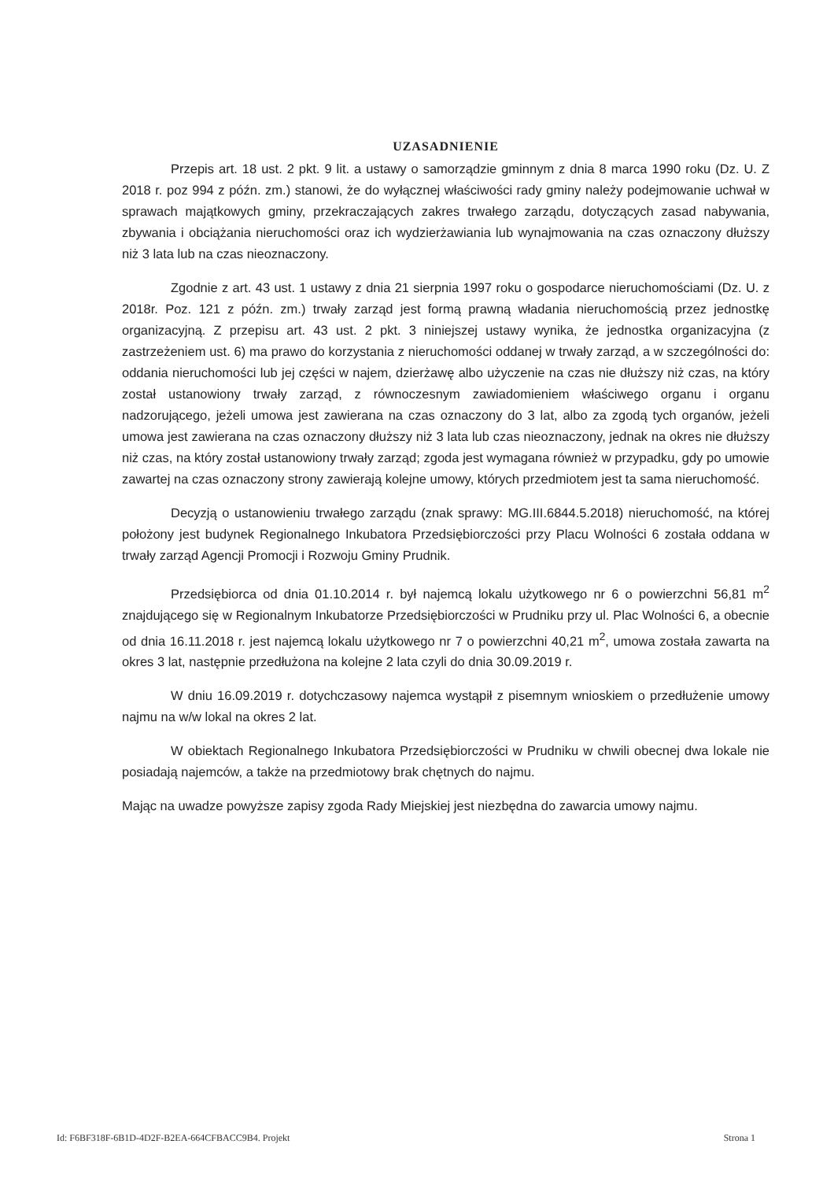UZASADNIENIE
Przepis art. 18 ust. 2 pkt. 9 lit. a ustawy o samorządzie gminnym z dnia 8 marca 1990 roku (Dz. U. Z 2018 r. poz 994 z późn. zm.) stanowi, że do wyłącznej właściwości rady gminy należy podejmowanie uchwał w sprawach majątkowych gminy, przekraczających zakres trwałego zarządu, dotyczących zasad nabywania, zbywania i obciążania nieruchomości oraz ich wydzierżawiania lub wynajmowania na czas oznaczony dłuższy niż 3 lata lub na czas nieoznaczony.
Zgodnie z art. 43 ust. 1 ustawy z dnia 21 sierpnia 1997 roku o gospodarce nieruchomościami (Dz. U. z 2018r. Poz. 121 z późn. zm.) trwały zarząd jest formą prawną władania nieruchomością przez jednostkę organizacyjną. Z przepisu art. 43 ust. 2 pkt. 3 niniejszej ustawy wynika, że jednostka organizacyjna (z zastrzeżeniem ust. 6) ma prawo do korzystania z nieruchomości oddanej w trwały zarząd, a w szczególności do: oddania nieruchomości lub jej części w najem, dzierżawę albo użyczenie na czas nie dłuższy niż czas, na który został ustanowiony trwały zarząd, z równoczesnym zawiadomieniem właściwego organu i organu nadzorującego, jeżeli umowa jest zawierana na czas oznaczony do 3 lat, albo za zgodą tych organów, jeżeli umowa jest zawierana na czas oznaczony dłuższy niż 3 lata lub czas nieoznaczony, jednak na okres nie dłuższy niż czas, na który został ustanowiony trwały zarząd; zgoda jest wymagana również w przypadku, gdy po umowie zawartej na czas oznaczony strony zawierają kolejne umowy, których przedmiotem jest ta sama nieruchomość.
Decyzją o ustanowieniu trwałego zarządu (znak sprawy: MG.III.6844.5.2018) nieruchomość, na której położony jest budynek Regionalnego Inkubatora Przedsiębiorczości przy Placu Wolności 6 została oddana w trwały zarząd Agencji Promocji i Rozwoju Gminy Prudnik.
Przedsiębiorca od dnia 01.10.2014 r. był najemcą lokalu użytkowego nr 6 o powierzchni 56,81 m<sup>2</sup> znajdującego się w Regionalnym Inkubatorze Przedsiębiorczości w Prudniku przy ul. Plac Wolności 6, a obecnie od dnia 16.11.2018 r. jest najemcą lokalu użytkowego nr 7 o powierzchni 40,21 m<sup>2</sup>, umowa została zawarta na okres 3 lat, następnie przedłużona na kolejne 2 lata czyli do dnia 30.09.2019 r.
W dniu 16.09.2019 r. dotychczasowy najemca wystąpił z pisemnym wnioskiem o przedłużenie umowy najmu na w/w lokal na okres 2 lat.
W obiektach Regionalnego Inkubatora Przedsiębiorczości w Prudniku w chwili obecnej dwa lokale nie posiadają najemców, a także na przedmiotowy brak chętnych do najmu.
Mając na uwadze powyższe zapisy zgoda Rady Miejskiej jest niezbędna do zawarcia umowy najmu.
Id: F6BF318F-6B1D-4D2F-B2EA-664CFBACC9B4. Projekt Strona 1